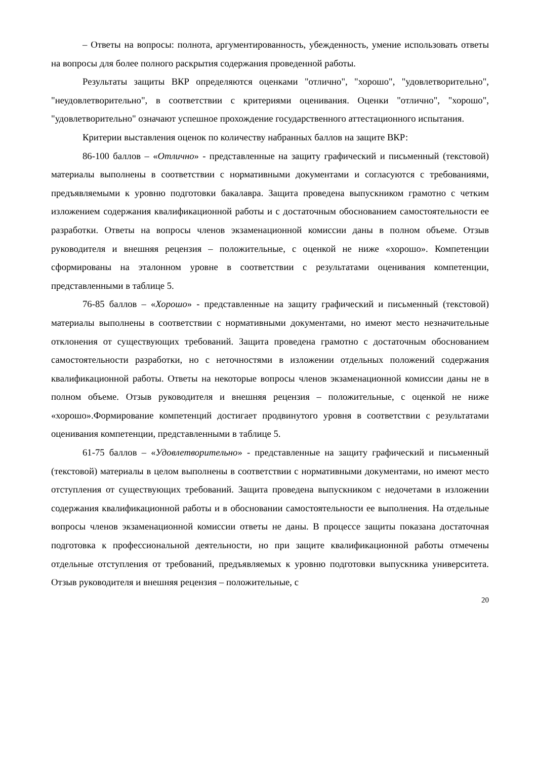– Ответы на вопросы: полнота, аргументированность, убежденность, умение использовать ответы на вопросы для более полного раскрытия содержания проведенной работы.
Результаты защиты ВКР определяются оценками "отлично", "хорошо", "удовлетворительно", "неудовлетворительно", в соответствии с критериями оценивания. Оценки "отлично", "хорошо", "удовлетворительно" означают успешное прохождение государственного аттестационного испытания.
Критерии выставления оценок по количеству набранных баллов на защите ВКР:
86-100 баллов – «Отлично» - представленные на защиту графический и письменный (текстовой) материалы выполнены в соответствии с нормативными документами и согласуются с требованиями, предъявляемыми к уровню подготовки бакалавра. Защита проведена выпускником грамотно с четким изложением содержания квалификационной работы и с достаточным обоснованием самостоятельности ее разработки. Ответы на вопросы членов экзаменационной комиссии даны в полном объеме. Отзыв руководителя и внешняя рецензия – положительные, с оценкой не ниже «хорошо». Компетенции сформированы на эталонном уровне в соответствии с результатами оценивания компетенции, представленными в таблице 5.
76-85 баллов – «Хорошо» - представленные на защиту графический и письменный (текстовой) материалы выполнены в соответствии с нормативными документами, но имеют место незначительные отклонения от существующих требований. Защита проведена грамотно с достаточным обоснованием самостоятельности разработки, но с неточностями в изложении отдельных положений содержания квалификационной работы. Ответы на некоторые вопросы членов экзаменационной комиссии даны не в полном объеме. Отзыв руководителя и внешняя рецензия – положительные, с оценкой не ниже «хорошо».Формирование компетенций достигает продвинутого уровня в соответствии с результатами оценивания компетенции, представленными в таблице 5.
61-75 баллов – «Удовлетворительно» - представленные на защиту графический и письменный (текстовой) материалы в целом выполнены в соответствии с нормативными документами, но имеют место отступления от существующих требований. Защита проведена выпускником с недочетами в изложении содержания квалификационной работы и в обосновании самостоятельности ее выполнения. На отдельные вопросы членов экзаменационной комиссии ответы не даны. В процессе защиты показана достаточная подготовка к профессиональной деятельности, но при защите квалификационной работы отмечены отдельные отступления от требований, предъявляемых к уровню подготовки выпускника университета. Отзыв руководителя и внешняя рецензия – положительные, с
20